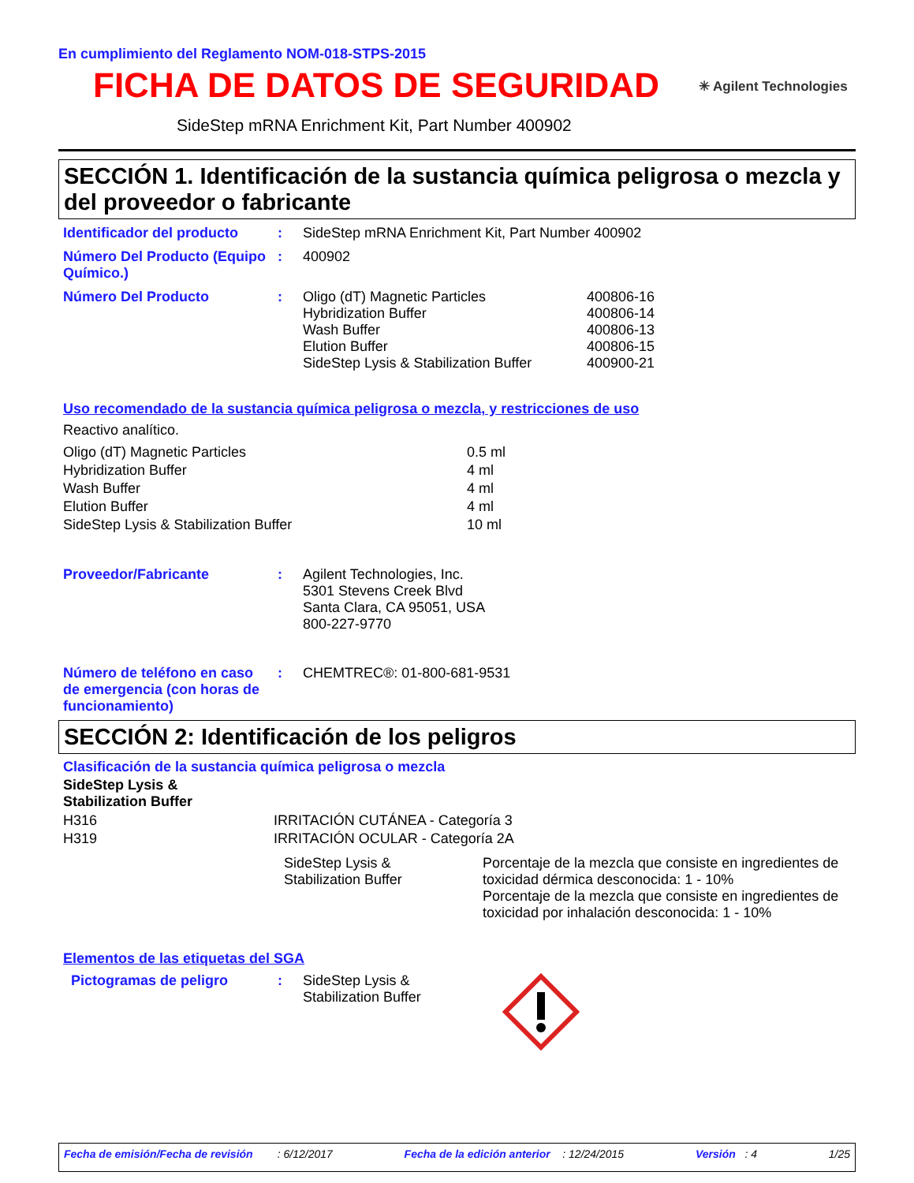En cumplimiento del Reglamento NOM-018-STPS-2015
FICHA DE DATOS DE SEGURIDAD
✳ Agilent Technologies
SideStep mRNA Enrichment Kit, Part Number 400902
SECCIÓN 1. Identificación de la sustancia química peligrosa o mezcla y del proveedor o fabricante
| Identificador del producto | : | SideStep mRNA Enrichment Kit, Part Number 400902 |
| Número Del Producto (Equipo Químico.) | : | 400902 |
| Número Del Producto | : | / Oligo (dT) Magnetic Particles / 400806-16 / / Hybridization Buffer / 400806-14 / / Wash Buffer / 400806-13 / / Elution Buffer / 400806-15 / / SideStep Lysis & Stabilization Buffer / 400900-21 / |
Uso recomendado de la sustancia química peligrosa o mezcla, y restricciones de uso
Reactivo analítico.
| Oligo (dT) Magnetic Particles | 0.5 ml |
| Hybridization Buffer | 4 ml |
| Wash Buffer | 4 ml |
| Elution Buffer | 4 ml |
| SideStep Lysis & Stabilization Buffer | 10 ml |
| Proveedor/Fabricante | : | Agilent Technologies, Inc. 5301 Stevens Creek Blvd Santa Clara, CA 95051, USA 800-227-9770 |
| Número de teléfono en caso de emergencia (con horas de funcionamiento) | : | CHEMTREC®: 01-800-681-9531 |
SECCIÓN 2: Identificación de los peligros
Clasificación de la sustancia química peligrosa o mezcla
SideStep Lysis &
Stabilization Buffer
| H316 | IRRITACIÓN CUTÁNEA - Categoría 3 |
| H319 | IRRITACIÓN OCULAR - Categoría 2A |
| SideStep Lysis & Stabilization Buffer | Porcentaje de la mezcla que consiste en ingredientes de toxicidad dérmica desconocida: 1 - 10% Porcentaje de la mezcla que consiste en ingredientes de toxicidad por inhalación desconocida: 1 - 10% |
Elementos de las etiquetas del SGA
| Pictogramas de peligro | : | SideStep Lysis & Stabilization Buffer | |
Fecha de emisión/Fecha de revisión : 6/12/2017 Fecha de la edición anterior : 12/24/2015 Versión : 4 1/25